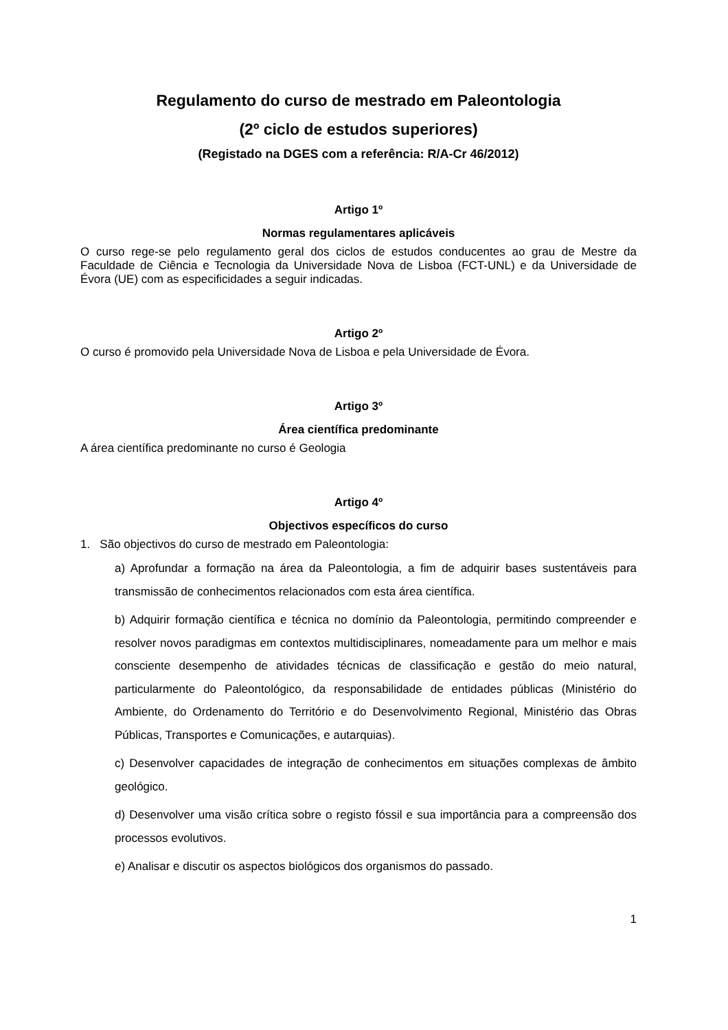Regulamento do curso de mestrado em Paleontologia
(2º ciclo de estudos superiores)
(Registado na DGES com a referência: R/A-Cr 46/2012)
Artigo 1º
Normas regulamentares aplicáveis
O curso rege-se pelo regulamento geral dos ciclos de estudos conducentes ao grau de Mestre da Faculdade de Ciência e Tecnologia da Universidade Nova de Lisboa (FCT-UNL) e da Universidade de Évora (UE) com as especificidades a seguir indicadas.
Artigo 2º
O curso é promovido pela Universidade Nova de Lisboa e pela Universidade de Évora.
Artigo 3º
Área científica predominante
A área científica predominante no curso é Geologia
Artigo 4º
Objectivos específicos do curso
1. São objectivos do curso de mestrado em Paleontologia:
a) Aprofundar a formação na área da Paleontologia, a fim de adquirir bases sustentáveis para transmissão de conhecimentos relacionados com esta área científica.
b) Adquirir formação científica e técnica no domínio da Paleontologia, permitindo compreender e resolver novos paradigmas em contextos multidisciplinares, nomeadamente para um melhor e mais consciente desempenho de atividades técnicas de classificação e gestão do meio natural, particularmente do Paleontológico, da responsabilidade de entidades públicas (Ministério do Ambiente, do Ordenamento do Território e do Desenvolvimento Regional, Ministério das Obras Públicas, Transportes e Comunicações, e autarquias).
c) Desenvolver capacidades de integração de conhecimentos em situações complexas de âmbito geológico.
d) Desenvolver uma visão crítica sobre o registo fóssil e sua importância para a compreensão dos processos evolutivos.
e) Analisar e discutir os aspectos biológicos dos organismos do passado.
1